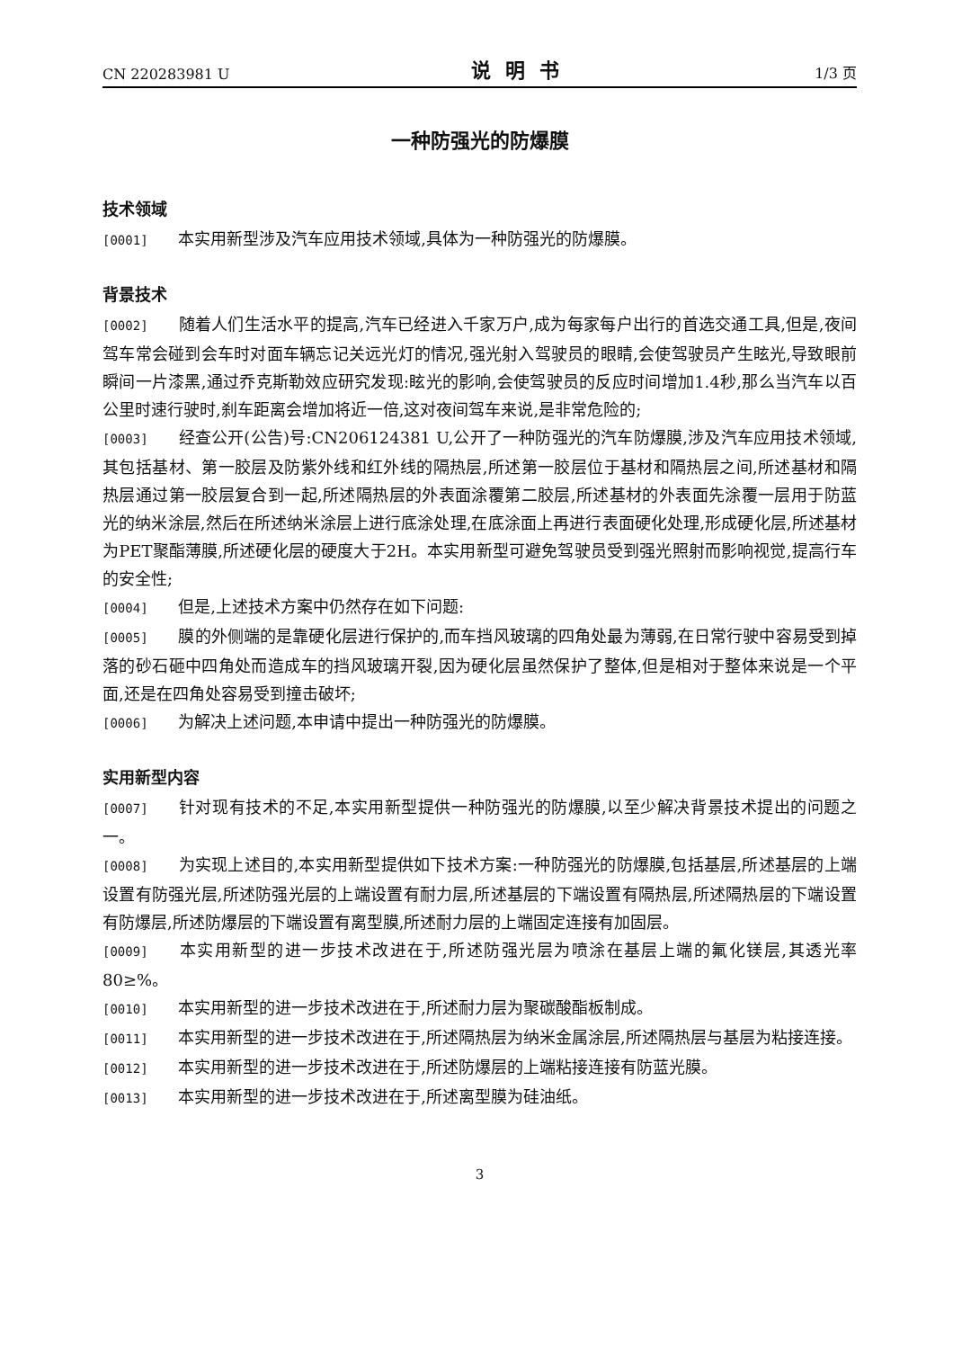CN 220283981 U 说明书 1/3 页
一种防强光的防爆膜
技术领域
[0001] 本实用新型涉及汽车应用技术领域,具体为一种防强光的防爆膜。
背景技术
[0002] 随着人们生活水平的提高,汽车已经进入千家万户,成为每家每户出行的首选交通工具,但是,夜间驾车常会碰到会车时对面车辆忘记关远光灯的情况,强光射入驾驶员的眼睛,会使驾驶员产生眩光,导致眼前瞬间一片漆黑,通过乔克斯勒效应研究发现:眩光的影响,会使驾驶员的反应时间增加1.4秒,那么当汽车以百公里时速行驶时,刹车距离会增加将近一倍,这对夜间驾车来说,是非常危险的;
[0003] 经查公开(公告)号:CN206124381 U,公开了一种防强光的汽车防爆膜,涉及汽车应用技术领域,其包括基材、第一胶层及防紫外线和红外线的隔热层,所述第一胶层位于基材和隔热层之间,所述基材和隔热层通过第一胶层复合到一起,所述隔热层的外表面涂覆第二胶层,所述基材的外表面先涂覆一层用于防蓝光的纳米涂层,然后在所述纳米涂层上进行底涂处理,在底涂面上再进行表面硬化处理,形成硬化层,所述基材为PET聚酯薄膜,所述硬化层的硬度大于2H。本实用新型可避免驾驶员受到强光照射而影响视觉,提高行车的安全性;
[0004] 但是,上述技术方案中仍然存在如下问题:
[0005] 膜的外侧端的是靠硬化层进行保护的,而车挡风玻璃的四角处最为薄弱,在日常行驶中容易受到掉落的砂石砸中四角处而造成车的挡风玻璃开裂,因为硬化层虽然保护了整体,但是相对于整体来说是一个平面,还是在四角处容易受到撞击破坏;
[0006] 为解决上述问题,本申请中提出一种防强光的防爆膜。
实用新型内容
[0007] 针对现有技术的不足,本实用新型提供一种防强光的防爆膜,以至少解决背景技术提出的问题之一。
[0008] 为实现上述目的,本实用新型提供如下技术方案:一种防强光的防爆膜,包括基层,所述基层的上端设置有防强光层,所述防强光层的上端设置有耐力层,所述基层的下端设置有隔热层,所述隔热层的下端设置有防爆层,所述防爆层的下端设置有离型膜,所述耐力层的上端固定连接有加固层。
[0009] 本实用新型的进一步技术改进在于,所述防强光层为喷涂在基层上端的氟化镁层,其透光率80≥%。
[0010] 本实用新型的进一步技术改进在于,所述耐力层为聚碳酸酯板制成。
[0011] 本实用新型的进一步技术改进在于,所述隔热层为纳米金属涂层,所述隔热层与基层为粘接连接。
[0012] 本实用新型的进一步技术改进在于,所述防爆层的上端粘接连接有防蓝光膜。
[0013] 本实用新型的进一步技术改进在于,所述离型膜为硅油纸。
3